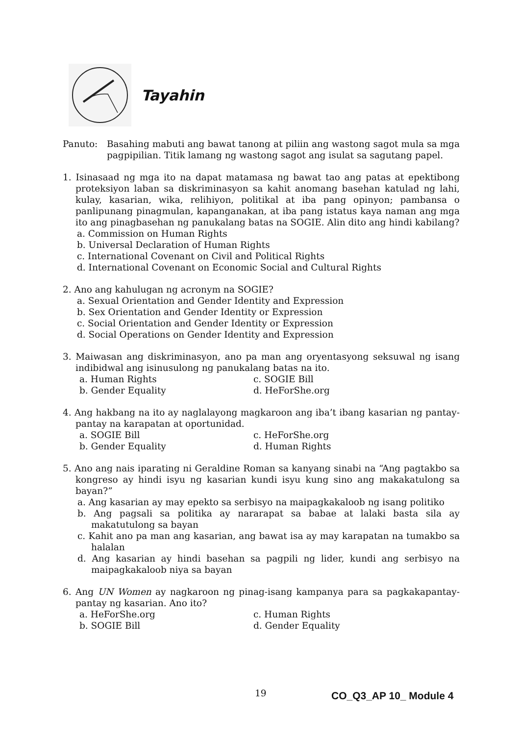Tayahin
Panuto: Basahing mabuti ang bawat tanong at piliin ang wastong sagot mula sa mga pagpipilian. Titik lamang ng wastong sagot ang isulat sa sagutang papel.
1. Isinasaad ng mga ito na dapat matamasa ng bawat tao ang patas at epektibong proteksiyon laban sa diskriminasyon sa kahit anomang basehan katulad ng lahi, kulay, kasarian, wika, relihiyon, politikal at iba pang opinyon; pambansa o panlipunang pinagmulan, kapanganakan, at iba pang istatus kaya naman ang mga ito ang pinagbasehan ng panukalang batas na SOGIE. Alin dito ang hindi kabilang?
a. Commission on Human Rights
b. Universal Declaration of Human Rights
c. International Covenant on Civil and Political Rights
d. International Covenant on Economic Social and Cultural Rights
2. Ano ang kahulugan ng acronym na SOGIE?
a. Sexual Orientation and Gender Identity and Expression
b. Sex Orientation and Gender Identity or Expression
c. Social Orientation and Gender Identity or Expression
d. Social Operations on Gender Identity and Expression
3. Maiwasan ang diskriminasyon, ano pa man ang oryentasyong seksuwal ng isang indibidwal ang isinusulong ng panukalang batas na ito.
a. Human Rights c. SOGIE Bill b. Gender Equality d. HeForShe.org
4. Ang hakbang na ito ay naglalayong magkaroon ang iba’t ibang kasarian ng pantay-pantay na karapatan at oportunidad.
a. SOGIE Bill c. HeForShe.org b. Gender Equality d. Human Rights
5. Ano ang nais iparating ni Geraldine Roman sa kanyang sinabi na “Ang pagtakbo sa kongreso ay hindi isyu ng kasarian kundi isyu kung sino ang makakatulong sa bayan?”
a. Ang kasarian ay may epekto sa serbisyo na maipagkakaloob ng isang politiko
b. Ang pagsali sa politika ay nararapat sa babae at lalaki basta sila ay makatutulong sa bayan
c. Kahit ano pa man ang kasarian, ang bawat isa ay may karapatan na tumakbo sa halalan
d. Ang kasarian ay hindi basehan sa pagpili ng lider, kundi ang serbisyo na maipagkakaloob niya sa bayan
6. Ang UN Women ay nagkaroon ng pinag-isang kampanya para sa pagkakapantay-pantay ng kasarian. Ano ito?
a. HeForShe.org c. Human Rights b. SOGIE Bill d. Gender Equality
19 CO_Q3_AP 10_ Module 4